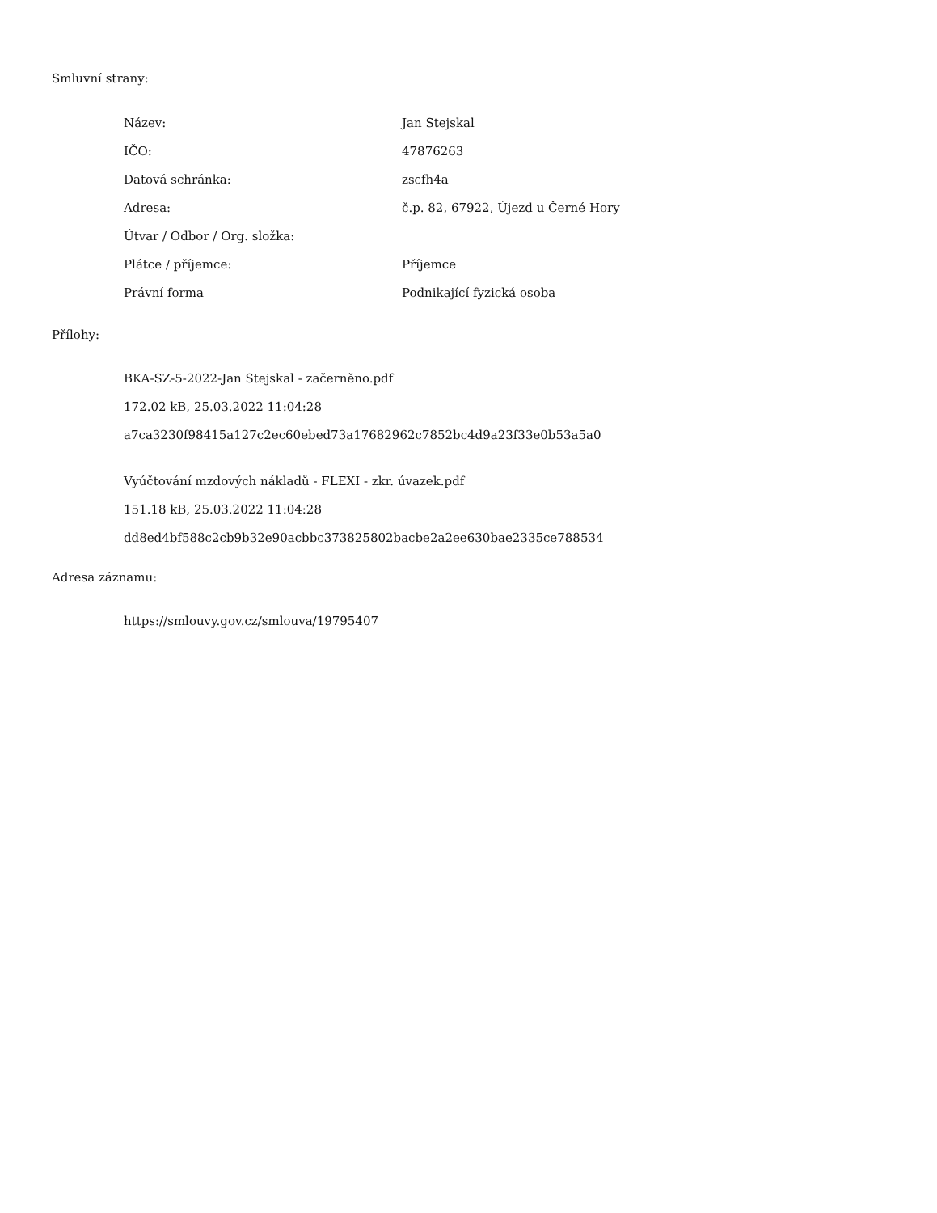Smluvní strany:
| Název: | Jan Stejskal |
| IČO: | 47876263 |
| Datová schránka: | zscfh4a |
| Adresa: | č.p. 82, 67922, Újezd u Černé Hory |
| Útvar / Odbor / Org. složka: | |
| Plátce / příjemce: | Příjemce |
| Právní forma | Podnikající fyzická osoba |
Přílohy:
BKA-SZ-5-2022-Jan Stejskal - začerněno.pdf
172.02 kB, 25.03.2022 11:04:28
a7ca3230f98415a127c2ec60ebed73a17682962c7852bc4d9a23f33e0b53a5a0
Vyúčtování mzdových nákladů - FLEXI - zkr. úvazek.pdf
151.18 kB, 25.03.2022 11:04:28
dd8ed4bf588c2cb9b32e90acbbc373825802bacbe2a2ee630bae2335ce788534
Adresa záznamu:
https://smlouvy.gov.cz/smlouva/19795407